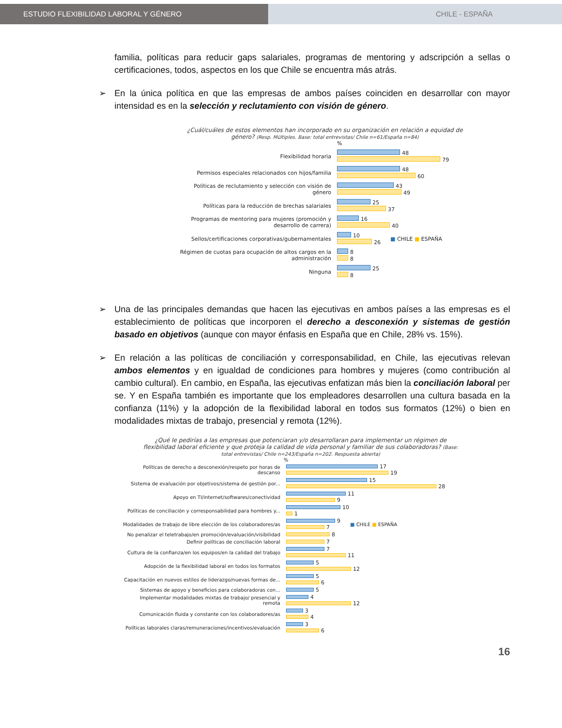ESTUDIO FLEXIBILIDAD LABORAL Y GÉNERO CHILE - ESPAÑA
familia, políticas para reducir gaps salariales, programas de mentoring y adscripción a sellas o certificaciones, todos, aspectos en los que Chile se encuentra más atrás.
➢ En la única política en que las empresas de ambos países coinciden en desarrollar con mayor intensidad es en la selección y reclutamiento con visión de género.
¿Cuál/cuáles de estos elementos han incorporado en su organización en relación a equidad de género? (Resp. Múltiples. Base: total entrevistas/ Chile n=61/España n=84)
%
Flexibilidad horaria
48
79
Permisos especiales relacionados con hijos/familia
48
60
Políticas de reclutamiento y selección con visión de género
43
49
Políticas para la reducción de brechas salariales
25
37
Programas de mentoring para mujeres (promoción y desarrollo de carrera)
16
40
Sellos/certificaciones corporativas/gubernamentales
10
26
■ CHILE ■ ESPAÑA
Régimen de cuotas para ocupación de altos cargos en la administración
8
8
Ninguna
25
8
➢ Una de las principales demandas que hacen las ejecutivas en ambos países a las empresas es el establecimiento de políticas que incorporen el derecho a desconexión y sistemas de gestión basado en objetivos (aunque con mayor énfasis en España que en Chile, 28% vs. 15%).
➢ En relación a las políticas de conciliación y corresponsabilidad, en Chile, las ejecutivas relevan ambos elementos y en igualdad de condiciones para hombres y mujeres (como contribución al cambio cultural). En cambio, en España, las ejecutivas enfatizan más bien la conciliación laboral per se. Y en España también es importante que los empleadores desarrollen una cultura basada en la confianza (11%) y la adopción de la flexibilidad laboral en todos sus formatos (12%) o bien en modalidades mixtas de trabajo, presencial y remota (12%).
¿Qué le pedirías a las empresas que potenciaran y/o desarrollaran para implementar un régimen de flexibilidad laboral eficiente y que proteja la calidad de vida personal y familiar de sus colaboradoras? (Base: total entrevistas/ Chile n=243/España n=202. Respuesta abierta)
%
Políticas de derecho a desconexión/respeto por horas de descanso
17
19
Sistema de evaluación por objetivos/sistema de gestión por...
15
28
Apoyo en TI/internet/softwares/conectividad
11
9
Políticas de conciliación y corresponsabilidad para hombres y...
10
1
Modalidades de trabajo de libre elección de los colaboradores/as
9
7
■ CHILE ■ ESPAÑA
No penalizar el teletrabajo/en promoción/evaluación/visibilidad
8
Definir políticas de conciliación laboral 7
Cultura de la confianza/en los equipos/en la calidad del trabajo
7
11
Adopción de la flexibilidad laboral en todos los formatos
5
12
Capacitación en nuevos estilos de liderazgo/nuevas formas de...
5
6
Sistemas de apoyo y beneficios para colaboradoras con... 5
Implementar modalidades mixtas de trabajo/ presencial y remota
4
12
Comunicación fluida y constante con los colaboradores/as
3
4
Políticas laborales claras/remuneraciones/incentivos/evaluación
3
6
16